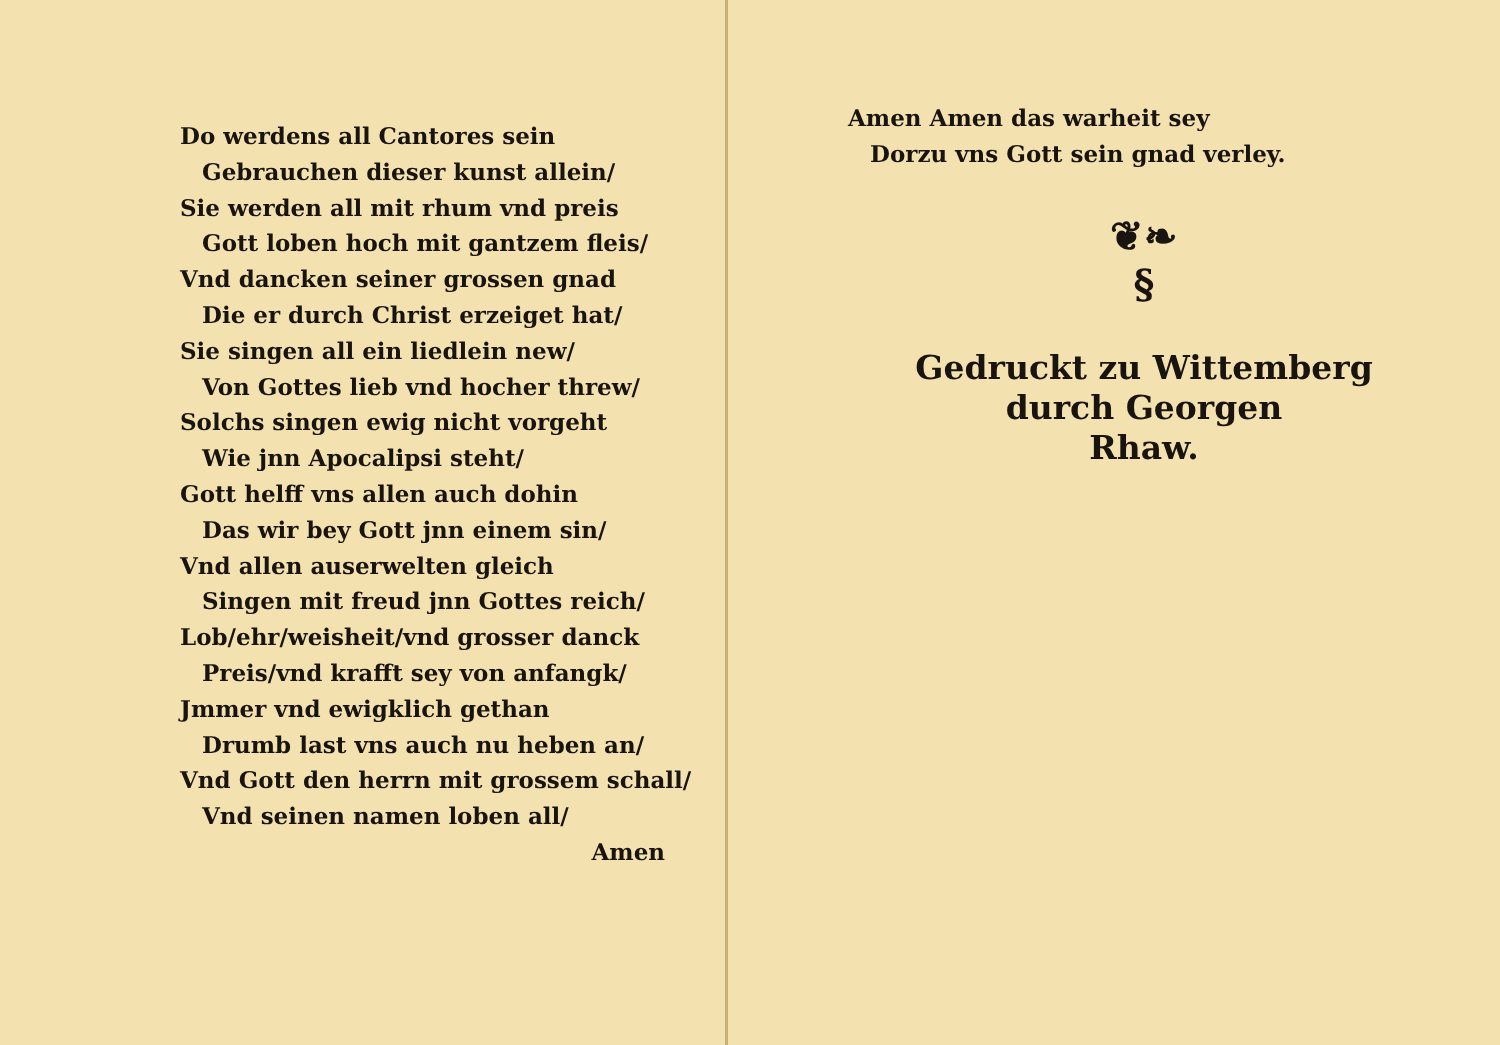Do werdens all Cantores sein
Gebrauchen dieser kunst allein/
Sie werden all mit rhum vnd preis
Gott loben hoch mit gantzem fleis/
Vnd dancken seiner grossen gnad
Die er durch Christ erzeiget hat/
Sie singen all ein liedlein new/
Von Gottes lieb vnd hocher threw/
Solchs singen ewig nicht vorgeht
Wie jnn Apocalipsi steht/
Gott helff vns allen auch dohin
Das wir bey Gott jnn einem sin/
Vnd allen auserwelten gleich
Singen mit freud jnn Gottes reich/
Lob/ehr/weisheit/vnd grosser danck
Preis/vnd krafft sey von anfangk/
Jmmer vnd ewigklich gethan
Drumb last vns auch nu heben an/
Vnd Gott den herrn mit grossem schall/
Vnd seinen namen loben all/
Amen
Amen Amen das warheit sey
Dorzu vns Gott sein gnad verley.
❦❧
§
Gedruckt zu Wittemberg
durch Georgen
Rhaw.